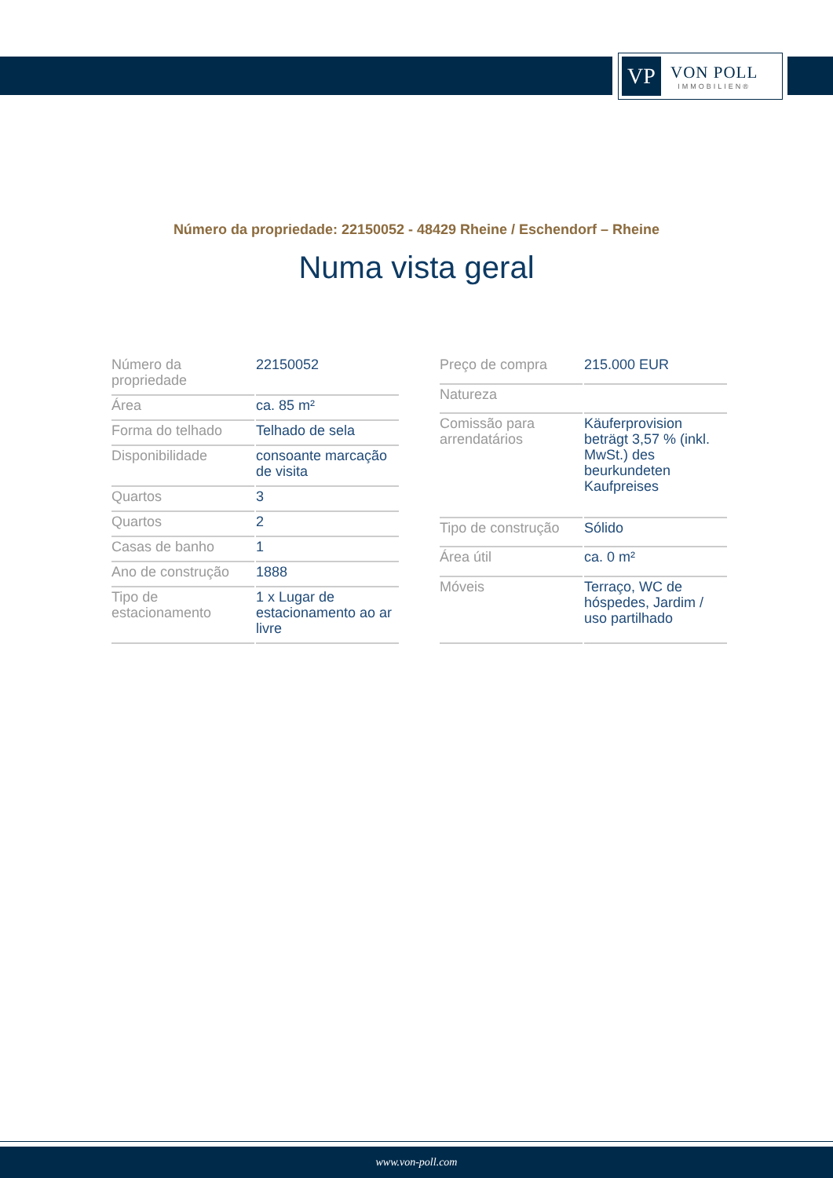VP
VON POLL
IMMOBILIEN®
Número da propriedade: 22150052 - 48429 Rheine / Eschendorf – Rheine
Numa vista geral
| Número da propriedade | 22150052 |
| Área | ca. 85 m² |
| Forma do telhado | Telhado de sela |
| Disponibilidade | consoante marcação de visita |
| Quartos | 3 |
| Quartos | 2 |
| Casas de banho | 1 |
| Ano de construção | 1888 |
| Tipo de estacionamento | 1 x Lugar de estacionamento ao ar livre |
| Preço de compra | 215.000 EUR |
| Natureza | |
| Comissão para arrendatários | Käuferprovision beträgt 3,57 % (inkl. MwSt.) des beurkundeten Kaufpreises |
| Tipo de construção | Sólido |
| Área útil | ca. 0 m² |
| Móveis | Terraço, WC de hóspedes, Jardim / uso partilhado |
www.von-poll.com